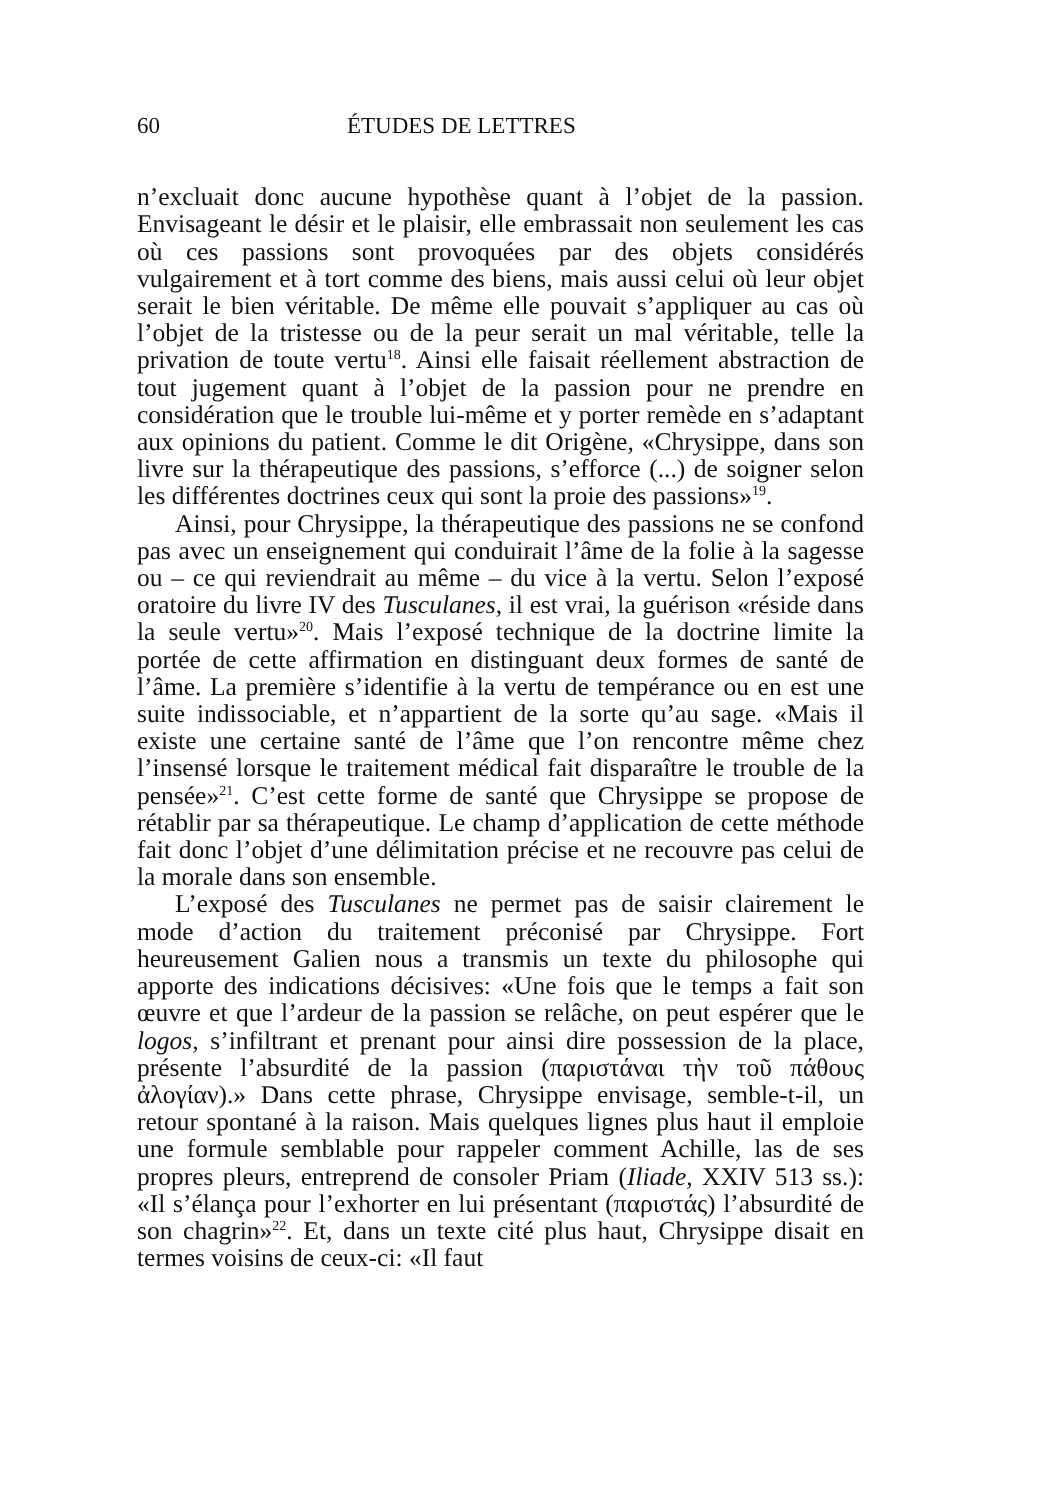60 ÉTUDES DE LETTRES
n’excluait donc aucune hypothèse quant à l’objet de la passion. Envisageant le désir et le plaisir, elle embrassait non seulement les cas où ces passions sont provoquées par des objets considérés vulgairement et à tort comme des biens, mais aussi celui où leur objet serait le bien véritable. De même elle pouvait s’appliquer au cas où l’objet de la tristesse ou de la peur serait un mal véritable, telle la privation de toute vertu<sup>18</sup>. Ainsi elle faisait réellement abstraction de tout jugement quant à l’objet de la passion pour ne prendre en considération que le trouble lui-même et y porter remède en s’adaptant aux opinions du patient. Comme le dit Origène, «Chrysippe, dans son livre sur la thérapeutique des passions, s’efforce (...) de soigner selon les différentes doctrines ceux qui sont la proie des passions»<sup>19</sup>.
Ainsi, pour Chrysippe, la thérapeutique des passions ne se confond pas avec un enseignement qui conduirait l’âme de la folie à la sagesse ou – ce qui reviendrait au même – du vice à la vertu. Selon l’exposé oratoire du livre IV des Tusculanes, il est vrai, la guérison «réside dans la seule vertu»<sup>20</sup>. Mais l’exposé technique de la doctrine limite la portée de cette affirmation en distinguant deux formes de santé de l’âme. La première s’identifie à la vertu de tempérance ou en est une suite indissociable, et n’appartient de la sorte qu’au sage. «Mais il existe une certaine santé de l’âme que l’on rencontre même chez l’insensé lorsque le traitement médical fait disparaître le trouble de la pensée»<sup>21</sup>. C’est cette forme de santé que Chrysippe se propose de rétablir par sa thérapeutique. Le champ d’application de cette méthode fait donc l’objet d’une délimitation précise et ne recouvre pas celui de la morale dans son ensemble.
L’exposé des Tusculanes ne permet pas de saisir clairement le mode d’action du traitement préconisé par Chrysippe. Fort heureusement Galien nous a transmis un texte du philosophe qui apporte des indications décisives: «Une fois que le temps a fait son œuvre et que l’ardeur de la passion se relâche, on peut espérer que le logos, s’infiltrant et prenant pour ainsi dire possession de la place, présente l’absurdité de la passion (παριστάναι τὴν τοῦ πάθους ἀλογίαν).» Dans cette phrase, Chrysippe envisage, semble-t-il, un retour spontané à la raison. Mais quelques lignes plus haut il emploie une formule semblable pour rappeler comment Achille, las de ses propres pleurs, entreprend de consoler Priam (Iliade, XXIV 513 ss.): «Il s’élança pour l’exhorter en lui présentant (παριστάς) l’absurdité de son chagrin»<sup>22</sup>. Et, dans un texte cité plus haut, Chrysippe disait en termes voisins de ceux-ci: «Il faut